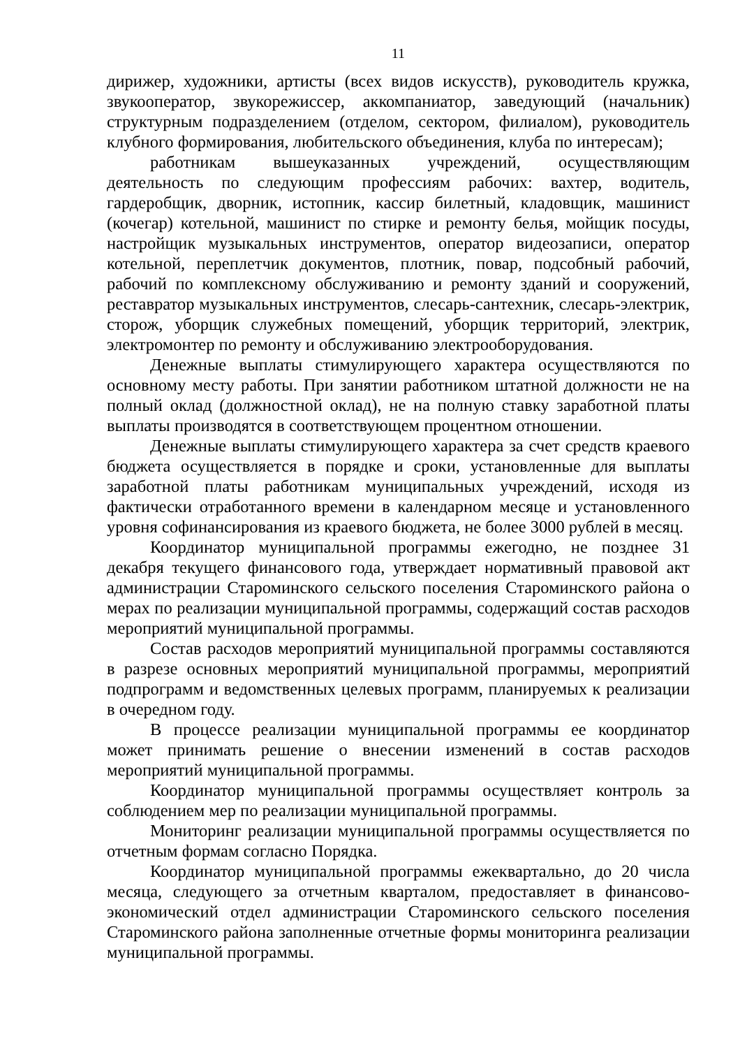11
дирижер, художники, артисты (всех видов искусств), руководитель кружка, звукооператор, звукорежиссер, аккомпаниатор, заведующий (начальник) структурным подразделением (отделом, сектором, филиалом), руководитель клубного формирования, любительского объединения, клуба по интересам);
работникам вышеуказанных учреждений, осуществляющим деятельность по следующим профессиям рабочих: вахтер, водитель, гардеробщик, дворник, истопник, кассир билетный, кладовщик, машинист (кочегар) котельной, машинист по стирке и ремонту белья, мойщик посуды, настройщик музыкальных инструментов, оператор видеозаписи, оператор котельной, переплетчик документов, плотник, повар, подсобный рабочий, рабочий по комплексному обслуживанию и ремонту зданий и сооружений, реставратор музыкальных инструментов, слесарь-сантехник, слесарь-электрик, сторож, уборщик служебных помещений, уборщик территорий, электрик, электромонтер по ремонту и обслуживанию электрооборудования.
Денежные выплаты стимулирующего характера осуществляются по основному месту работы. При занятии работником штатной должности не на полный оклад (должностной оклад), не на полную ставку заработной платы выплаты производятся в соответствующем процентном отношении.
Денежные выплаты стимулирующего характера за счет средств краевого бюджета осуществляется в порядке и сроки, установленные для выплаты заработной платы работникам муниципальных учреждений, исходя из фактически отработанного времени в календарном месяце и установленного уровня софинансирования из краевого бюджета, не более 3000 рублей в месяц.
Координатор муниципальной программы ежегодно, не позднее 31 декабря текущего финансового года, утверждает нормативный правовой акт администрации Староминского сельского поселения Староминского района о мерах по реализации муниципальной программы, содержащий состав расходов мероприятий муниципальной программы.
Состав расходов мероприятий муниципальной программы составляются в разрезе основных мероприятий муниципальной программы, мероприятий подпрограмм и ведомственных целевых программ, планируемых к реализации в очередном году.
В процессе реализации муниципальной программы ее координатор может принимать решение о внесении изменений в состав расходов мероприятий муниципальной программы.
Координатор муниципальной программы осуществляет контроль за соблюдением мер по реализации муниципальной программы.
Мониторинг реализации муниципальной программы осуществляется по отчетным формам согласно Порядка.
Координатор муниципальной программы ежеквартально, до 20 числа месяца, следующего за отчетным кварталом, предоставляет в финансово-экономический отдел администрации Староминского сельского поселения Староминского района заполненные отчетные формы мониторинга реализации муниципальной программы.